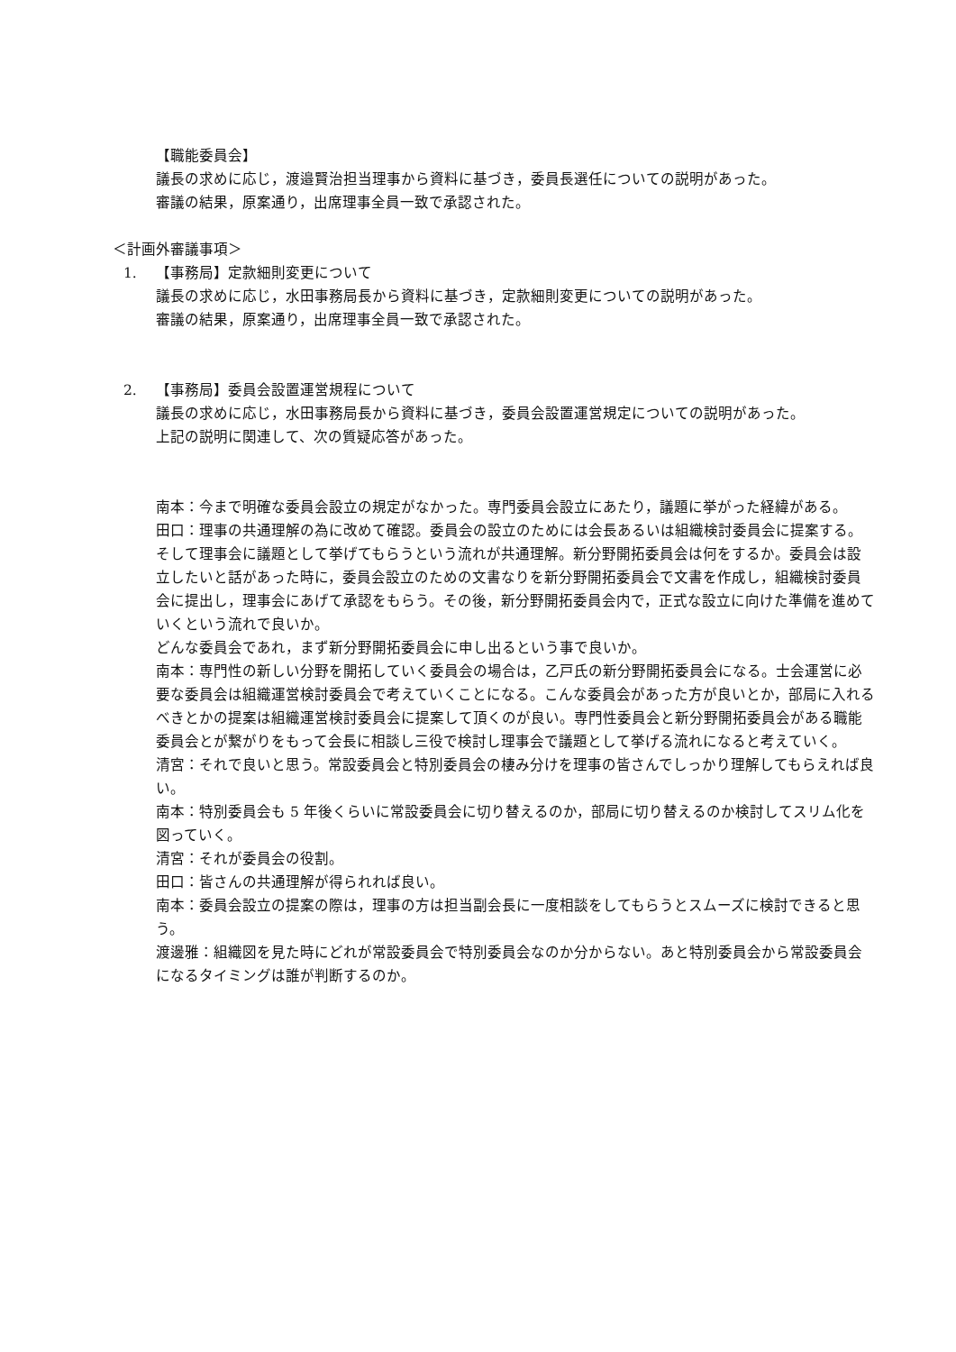【職能委員会】
議長の求めに応じ，渡邉賢治担当理事から資料に基づき，委員長選任についての説明があった。
審議の結果，原案通り，出席理事全員一致で承認された。
＜計画外審議事項＞
1. 【事務局】定款細則変更について
議長の求めに応じ，水田事務局長から資料に基づき，定款細則変更についての説明があった。
審議の結果，原案通り，出席理事全員一致で承認された。
2. 【事務局】委員会設置運営規程について
議長の求めに応じ，水田事務局長から資料に基づき，委員会設置運営規定についての説明があった。
上記の説明に関連して、次の質疑応答があった。
南本：今まで明確な委員会設立の規定がなかった。専門委員会設立にあたり，議題に挙がった経緯がある。
田口：理事の共通理解の為に改めて確認。委員会の設立のためには会長あるいは組織検討委員会に提案する。そして理事会に議題として挙げてもらうという流れが共通理解。新分野開拓委員会は何をするか。委員会は設立したいと話があった時に，委員会設立のための文書なりを新分野開拓委員会で文書を作成し，組織検討委員会に提出し，理事会にあげて承認をもらう。その後，新分野開拓委員会内で，正式な設立に向けた準備を進めていくという流れで良いか。
どんな委員会であれ，まず新分野開拓委員会に申し出るという事で良いか。
南本：専門性の新しい分野を開拓していく委員会の場合は，乙戸氏の新分野開拓委員会になる。士会運営に必要な委員会は組織運営検討委員会で考えていくことになる。こんな委員会があった方が良いとか，部局に入れるべきとかの提案は組織運営検討委員会に提案して頂くのが良い。専門性委員会と新分野開拓委員会がある職能委員会とが繋がりをもって会長に相談し三役で検討し理事会で議題として挙げる流れになると考えていく。
清宮：それで良いと思う。常設委員会と特別委員会の棲み分けを理事の皆さんでしっかり理解してもらえれば良い。
南本：特別委員会も 5 年後くらいに常設委員会に切り替えるのか，部局に切り替えるのか検討してスリム化を図っていく。
清宮：それが委員会の役割。
田口：皆さんの共通理解が得られれば良い。
南本：委員会設立の提案の際は，理事の方は担当副会長に一度相談をしてもらうとスムーズに検討できると思う。
渡邊雅：組織図を見た時にどれが常設委員会で特別委員会なのか分からない。あと特別委員会から常設委員会になるタイミングは誰が判断するのか。